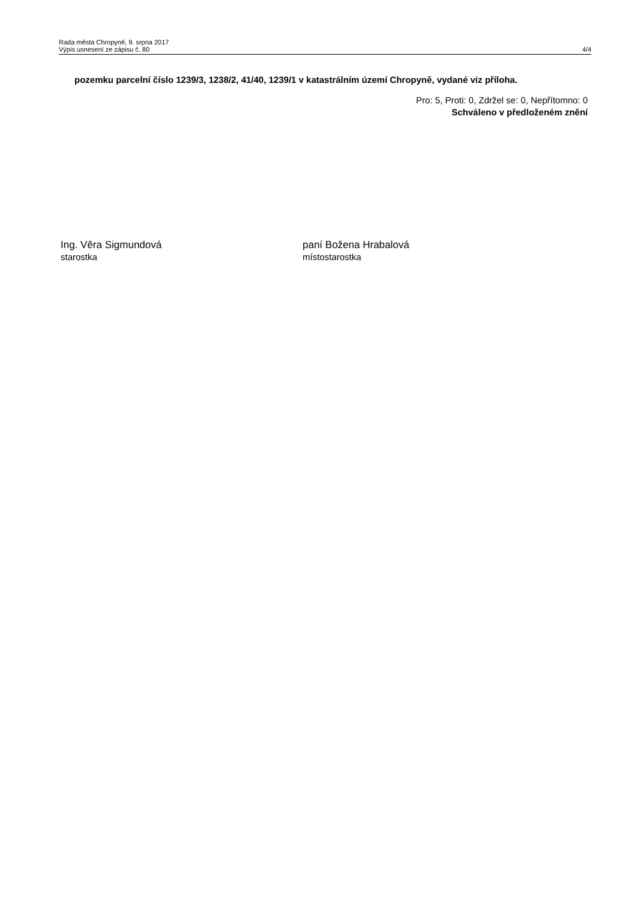Rada města Chropyně, 9. srpna 2017
Výpis usnesení ze zápisu č. 80
4/4
pozemku parcelní číslo 1239/3, 1238/2, 41/40, 1239/1 v katastrálním území Chropyně, vydané viz příloha.
Pro: 5, Proti: 0, Zdržel se: 0, Nepřítomno: 0
Schváleno v předloženém znění
Ing. Věra Sigmundová
starostka
paní Božena Hrabalová
místostarostka